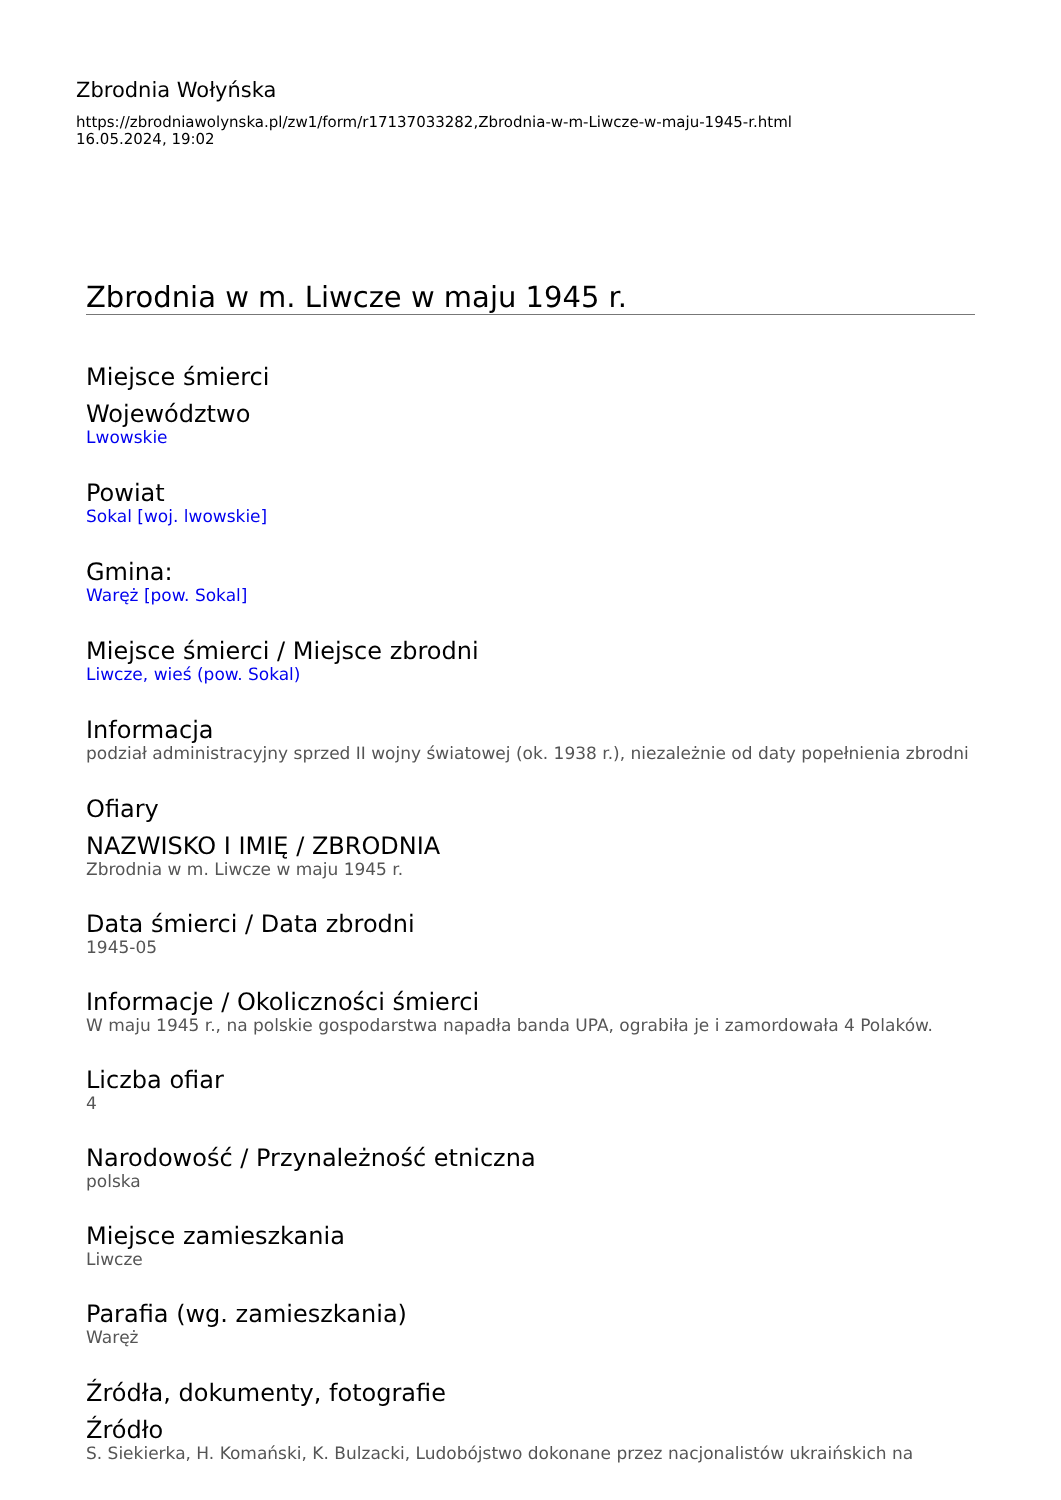Zbrodnia Wołyńska
https://zbrodniawolynska.pl/zw1/form/r17137033282,Zbrodnia-w-m-Liwcze-w-maju-1945-r.html
16.05.2024, 19:02
Zbrodnia w m. Liwcze w maju 1945 r.
Miejsce śmierci
Województwo
Lwowskie
Powiat
Sokal [woj. lwowskie]
Gmina:
Waręż [pow. Sokal]
Miejsce śmierci / Miejsce zbrodni
Liwcze, wieś (pow. Sokal)
Informacja
podział administracyjny sprzed II wojny światowej (ok. 1938 r.), niezależnie od daty popełnienia zbrodni
Ofiary
NAZWISKO I IMIĘ / ZBRODNIA
Zbrodnia w m. Liwcze w maju 1945 r.
Data śmierci / Data zbrodni
1945-05
Informacje / Okoliczności śmierci
W maju 1945 r., na polskie gospodarstwa napadła banda UPA, ograbiła je i zamordowała 4 Polaków.
Liczba ofiar
4
Narodowość / Przynależność etniczna
polska
Miejsce zamieszkania
Liwcze
Parafia (wg. zamieszkania)
Waręż
Źródła, dokumenty, fotografie
Źródło
S. Siekierka, H. Komański, K. Bulzacki, Ludobójstwo dokonane przez nacjonalistów ukraińskich na